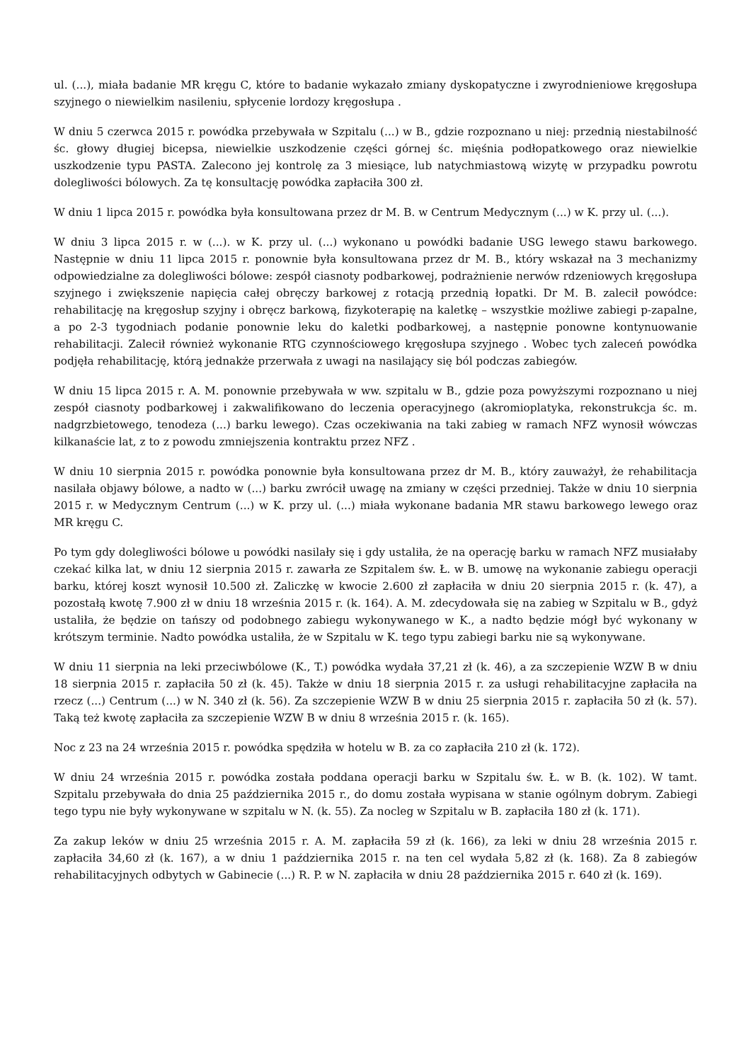ul. (...), miała badanie MR kręgu C, które to badanie wykazało zmiany dyskopatyczne i zwyrodnieniowe kręgosłupa szyjnego o niewielkim nasileniu, spłycenie lordozy kręgosłupa .
W dniu 5 czerwca 2015 r. powódka przebywała w Szpitalu (...) w B., gdzie rozpoznano u niej: przednią niestabilność śc. głowy długiej bicepsa, niewielkie uszkodzenie części górnej śc. mięśnia podłopatkowego oraz niewielkie uszkodzenie typu PASTA. Zalecono jej kontrolę za 3 miesiące, lub natychmiastową wizytę w przypadku powrotu dolegliwości bólowych. Za tę konsultację powódka zapłaciła 300 zł.
W dniu 1 lipca 2015 r. powódka była konsultowana przez dr M. B. w Centrum Medycznym (...) w K. przy ul. (...).
W dniu 3 lipca 2015 r. w (...). w K. przy ul. (...) wykonano u powódki badanie USG lewego stawu barkowego. Następnie w dniu 11 lipca 2015 r. ponownie była konsultowana przez dr M. B., który wskazał na 3 mechanizmy odpowiedzialne za dolegliwości bólowe: zespół ciasnoty podbarkowej, podrażnienie nerwów rdzeniowych kręgosłupa szyjnego i zwiększenie napięcia całej obręczy barkowej z rotacją przednią łopatki. Dr M. B. zalecił powódce: rehabilitację na kręgosłup szyjny i obręcz barkową, fizykoterapię na kaletkę – wszystkie możliwe zabiegi p-zapalne, a po 2-3 tygodniach podanie ponownie leku do kaletki podbarkowej, a następnie ponowne kontynuowanie rehabilitacji. Zalecił również wykonanie RTG czynnościowego kręgosłupa szyjnego . Wobec tych zaleceń powódka podjęła rehabilitację, którą jednakże przerwała z uwagi na nasilający się ból podczas zabiegów.
W dniu 15 lipca 2015 r. A. M. ponownie przebywała w ww. szpitalu w B., gdzie poza powyższymi rozpoznano u niej zespół ciasnoty podbarkowej i zakwalifikowano do leczenia operacyjnego (akromioplatyka, rekonstrukcja śc. m. nadgrzbietowego, tenodeza (...) barku lewego). Czas oczekiwania na taki zabieg w ramach NFZ wynosił wówczas kilkanaście lat, z to z powodu zmniejszenia kontraktu przez NFZ .
W dniu 10 sierpnia 2015 r. powódka ponownie była konsultowana przez dr M. B., który zauważył, że rehabilitacja nasilała objawy bólowe, a nadto w (...) barku zwrócił uwagę na zmiany w części przedniej. Także w dniu 10 sierpnia 2015 r. w Medycznym Centrum (...) w K. przy ul. (...) miała wykonane badania MR stawu barkowego lewego oraz MR kręgu C.
Po tym gdy dolegliwości bólowe u powódki nasilały się i gdy ustaliła, że na operację barku w ramach NFZ musiałaby czekać kilka lat, w dniu 12 sierpnia 2015 r. zawarła ze Szpitalem św. Ł. w B. umowę na wykonanie zabiegu operacji barku, której koszt wynosił 10.500 zł. Zaliczkę w kwocie 2.600 zł zapłaciła w dniu 20 sierpnia 2015 r. (k. 47), a pozostałą kwotę 7.900 zł w dniu 18 września 2015 r. (k. 164). A. M. zdecydowała się na zabieg w Szpitalu w B., gdyż ustaliła, że będzie on tańszy od podobnego zabiegu wykonywanego w K., a nadto będzie mógł być wykonany w krótszym terminie. Nadto powódka ustaliła, że w Szpitalu w K. tego typu zabiegi barku nie są wykonywane.
W dniu 11 sierpnia na leki przeciwbólowe (K., T.) powódka wydała 37,21 zł (k. 46), a za szczepienie WZW B w dniu 18 sierpnia 2015 r. zapłaciła 50 zł (k. 45). Także w dniu 18 sierpnia 2015 r. za usługi rehabilitacyjne zapłaciła na rzecz (...) Centrum (...) w N. 340 zł (k. 56). Za szczepienie WZW B w dniu 25 sierpnia 2015 r. zapłaciła 50 zł (k. 57). Taką też kwotę zapłaciła za szczepienie WZW B w dniu 8 września 2015 r. (k. 165).
Noc z 23 na 24 września 2015 r. powódka spędziła w hotelu w B. za co zapłaciła 210 zł (k. 172).
W dniu 24 września 2015 r. powódka została poddana operacji barku w Szpitalu św. Ł. w B. (k. 102). W tamt. Szpitalu przebywała do dnia 25 października 2015 r., do domu została wypisana w stanie ogólnym dobrym. Zabiegi tego typu nie były wykonywane w szpitalu w N. (k. 55). Za nocleg w Szpitalu w B. zapłaciła 180 zł (k. 171).
Za zakup leków w dniu 25 września 2015 r. A. M. zapłaciła 59 zł (k. 166), za leki w dniu 28 września 2015 r. zapłaciła 34,60 zł (k. 167), a w dniu 1 października 2015 r. na ten cel wydała 5,82 zł (k. 168). Za 8 zabiegów rehabilitacyjnych odbytych w Gabinecie (...) R. P. w N. zapłaciła w dniu 28 października 2015 r. 640 zł (k. 169).